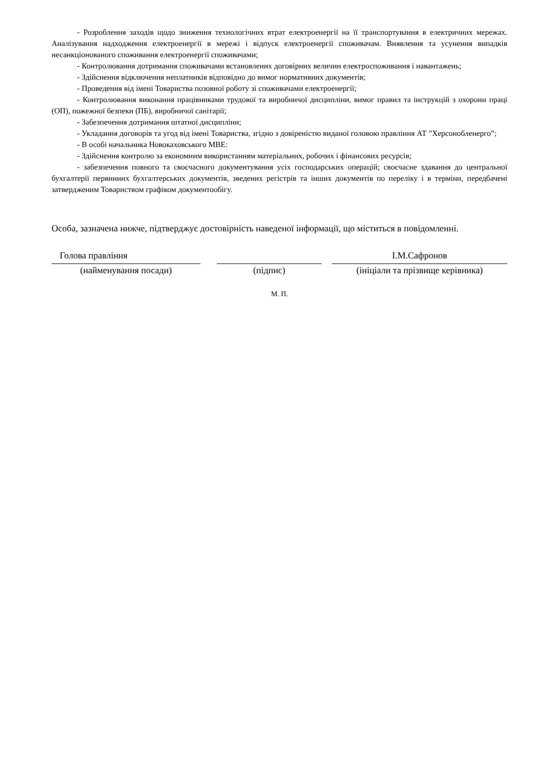- Розроблення заходів щодо зниження технологічних втрат електроенергії на її транспортування в електричних мережах. Аналізування надходження електроенергії в мережі і відпуск електроенергії споживачам. Виявлення та усунення випадків несанкціонованого споживання електроенергії споживачами;
- Контролювання дотримання споживачами встановлених договірних величин електроспоживання і навантажень;
- Здійснення відключення неплатників відповідно до вимог нормативних документів;
- Проведення від імені Товариства позовної роботу зі споживачами електроенергії;
- Контролювання виконання працівниками трудової та виробничої дисципліни, вимог правил та інструкцій з охорони праці (ОП), пожежної безпеки (ПБ), виробничої санітарії;
- Забезпечення дотримання штатної дисципліни;
- Укладання договорів та угод від імені Товариства, згідно з довіреністю виданої головою правління АТ ”Херсонобленерго”;
- В особі начальника Новокаховського МВЕ:
- Здійснення контролю за економним використанням матеріальних, робочих і фінансових ресурсів;
- забезпечення повного та своєчасного документування усіх господарських операцій; своєчасне здавання до центральної бухгалтерії первинних бухгалтерських документів, зведених регістрів та інших документів по переліку і в терміни, передбачені затвердженим Товариством графіком документообігу.
Особа, зазначена нижче, підтверджує достовірність наведеної інформації, що міститься в повідомленні.
Голова правління
(найменування посади)
(підпис)
І.М.Сафронов
(ініціали та прізвище керівника)
М. П.